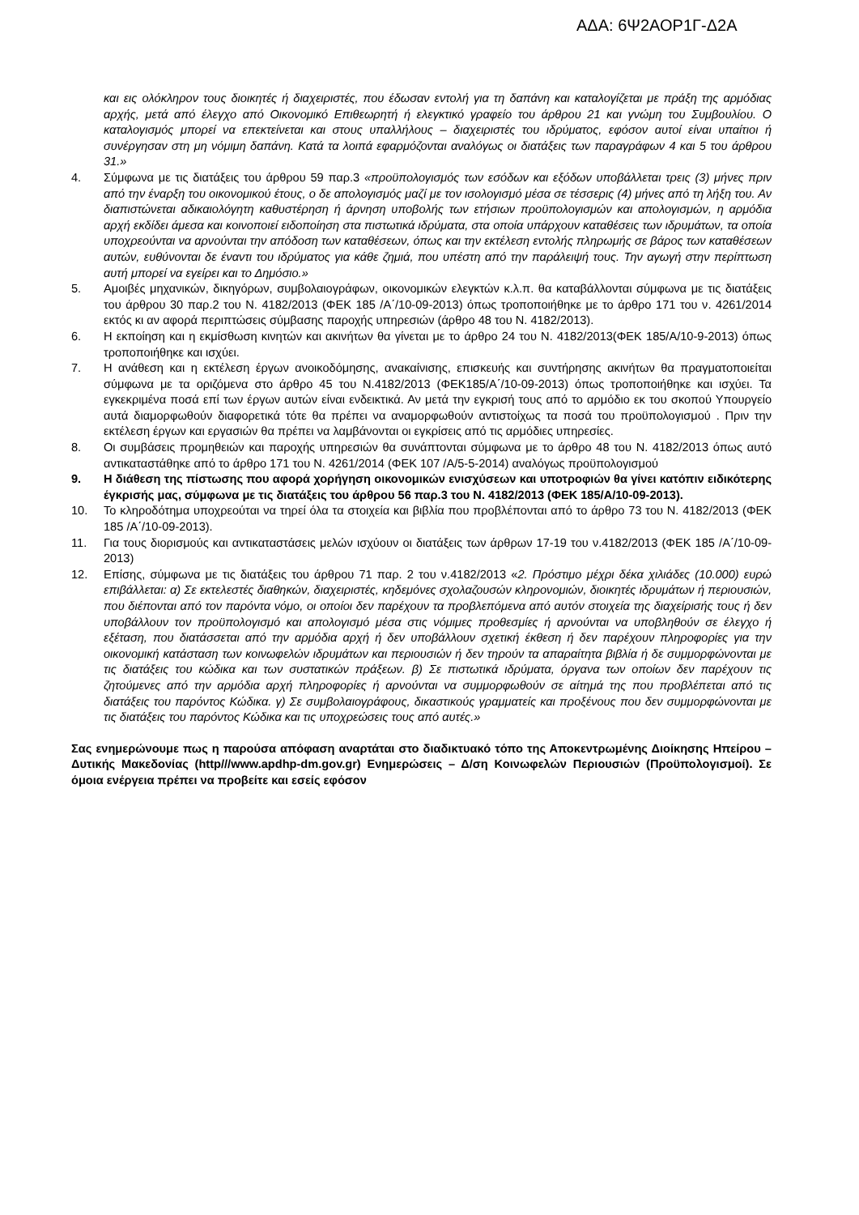ΑΔΑ: 6Ψ2ΑΟΡ1Γ-Δ2Α
και εις ολόκληρον τους διοικητές ή διαχειριστές, που έδωσαν εντολή για τη δαπάνη και καταλογίζεται με πράξη της αρμόδιας αρχής, μετά από έλεγχο από Οικονομικό Επιθεωρητή ή ελεγκτικό γραφείο του άρθρου 21 και γνώμη του Συμβουλίου. Ο καταλογισμός μπορεί να επεκτείνεται και στους υπαλλήλους – διαχειριστές του ιδρύματος, εφόσον αυτοί είναι υπαίτιοι ή συνέργησαν στη μη νόμιμη δαπάνη. Κατά τα λοιπά εφαρμόζονται αναλόγως οι διατάξεις των παραγράφων 4 και 5 του άρθρου 31.»
4. Σύμφωνα με τις διατάξεις του άρθρου 59 παρ.3 «προϋπολογισμός των εσόδων και εξόδων υποβάλλεται τρεις (3) μήνες πριν από την έναρξη του οικονομικού έτους, ο δε απολογισμός μαζί με τον ισολογισμό μέσα σε τέσσερις (4) μήνες από τη λήξη του. Αν διαπιστώνεται αδικαιολόγητη καθυστέρηση ή άρνηση υποβολής των ετήσιων προϋπολογισμών και απολογισμών, η αρμόδια αρχή εκδίδει άμεσα και κοινοποιεί ειδοποίηση στα πιστωτικά ιδρύματα, στα οποία υπάρχουν καταθέσεις των ιδρυμάτων, τα οποία υποχρεούνται να αρνούνται την απόδοση των καταθέσεων, όπως και την εκτέλεση εντολής πληρωμής σε βάρος των καταθέσεων αυτών, ευθύνονται δε έναντι του ιδρύματος για κάθε ζημιά, που υπέστη από την παράλειψή τους. Την αγωγή στην περίπτωση αυτή μπορεί να εγείρει και το Δημόσιο.»
5. Αμοιβές μηχανικών, δικηγόρων, συμβολαιογράφων, οικονομικών ελεγκτών κ.λ.π. θα καταβάλλονται σύμφωνα με τις διατάξεις του άρθρου 30 παρ.2 του Ν. 4182/2013 (ΦΕΚ 185 /Α΄/10-09-2013) όπως τροποποιήθηκε με το άρθρο 171 του ν. 4261/2014 εκτός κι αν αφορά περιπτώσεις σύμβασης παροχής υπηρεσιών (άρθρο 48 του Ν. 4182/2013).
6. Η εκποίηση και η εκμίσθωση κινητών και ακινήτων θα γίνεται με το άρθρο 24 του Ν. 4182/2013(ΦΕΚ 185/Α/10-9-2013) όπως τροποποιήθηκε και ισχύει.
7. Η ανάθεση και η εκτέλεση έργων ανοικοδόμησης, ανακαίνισης, επισκευής και συντήρησης ακινήτων θα πραγματοποιείται σύμφωνα με τα οριζόμενα στο άρθρο 45 του Ν.4182/2013 (ΦΕΚ185/Α΄/10-09-2013) όπως τροποποιήθηκε και ισχύει. Τα εγκεκριμένα ποσά επί των έργων αυτών είναι ενδεικτικά. Αν μετά την εγκρισή τους από το αρμόδιο εκ του σκοπού Υπουργείο αυτά διαμορφωθούν διαφορετικά τότε θα πρέπει να αναμορφωθούν αντιστοίχως τα ποσά του προϋπολογισμού . Πριν την εκτέλεση έργων και εργασιών θα πρέπει να λαμβάνονται οι εγκρίσεις από τις αρμόδιες υπηρεσίες.
8. Οι συμβάσεις προμηθειών και παροχής υπηρεσιών θα συνάπτονται σύμφωνα με το άρθρο 48 του Ν. 4182/2013 όπως αυτό αντικαταστάθηκε από το άρθρο 171 του Ν. 4261/2014 (ΦΕΚ 107 /Α/5-5-2014) αναλόγως προϋπολογισμού
9. Η διάθεση της πίστωσης που αφορά χορήγηση οικονομικών ενισχύσεων και υποτροφιών θα γίνει κατόπιν ειδικότερης έγκρισής μας, σύμφωνα με τις διατάξεις του άρθρου 56 παρ.3 του Ν. 4182/2013 (ΦΕΚ 185/Α/10-09-2013).
10. Το κληροδότημα υποχρεούται να τηρεί όλα τα στοιχεία και βιβλία που προβλέπονται από το άρθρο 73 του Ν. 4182/2013 (ΦΕΚ 185 /Α΄/10-09-2013).
11. Για τους διορισμούς και αντικαταστάσεις μελών ισχύουν οι διατάξεις των άρθρων 17-19 του ν.4182/2013 (ΦΕΚ 185 /Α΄/10-09-2013)
12. Επίσης, σύμφωνα με τις διατάξεις του άρθρου 71 παρ. 2 του ν.4182/2013 «2. Πρόστιμο μέχρι δέκα χιλιάδες (10.000) ευρώ επιβάλλεται: α) Σε εκτελεστές διαθηκών, διαχειριστές, κηδεμόνες σχολαζουσών κληρονομιών, διοικητές ιδρυμάτων ή περιουσιών, που διέπονται από τον παρόντα νόμο, οι οποίοι δεν παρέχουν τα προβλεπόμενα από αυτόν στοιχεία της διαχείρισής τους ή δεν υποβάλλουν τον προϋπολογισμό και απολογισμό μέσα στις νόμιμες προθεσμίες ή αρνούνται να υποβληθούν σε έλεγχο ή εξέταση, που διατάσσεται από την αρμόδια αρχή ή δεν υποβάλλουν σχετική έκθεση ή δεν παρέχουν πληροφορίες για την οικονομική κατάσταση των κοινωφελών ιδρυμάτων και περιουσιών ή δεν τηρούν τα απαραίτητα βιβλία ή δε συμμορφώνονται με τις διατάξεις του κώδικα και των συστατικών πράξεων. β) Σε πιστωτικά ιδρύματα, όργανα των οποίων δεν παρέχουν τις ζητούμενες από την αρμόδια αρχή πληροφορίες ή αρνούνται να συμμορφωθούν σε αίτημά της που προβλέπεται από τις διατάξεις του παρόντος Κώδικα. γ) Σε συμβολαιογράφους, δικαστικούς γραμματείς και προξένους που δεν συμμορφώνονται με τις διατάξεις του παρόντος Κώδικα και τις υποχρεώσεις τους από αυτές.»
Σας ενημερώνουμε πως η παρούσα απόφαση αναρτάται στο διαδικτυακό τόπο της Αποκεντρωμένης Διοίκησης Ηπείρου – Δυτικής Μακεδονίας (http///www.apdhp-dm.gov.gr) Ενημερώσεις – Δ/ση Κοινωφελών Περιουσιών (Προϋπολογισμοί). Σε όμοια ενέργεια πρέπει να προβείτε και εσείς εφόσον